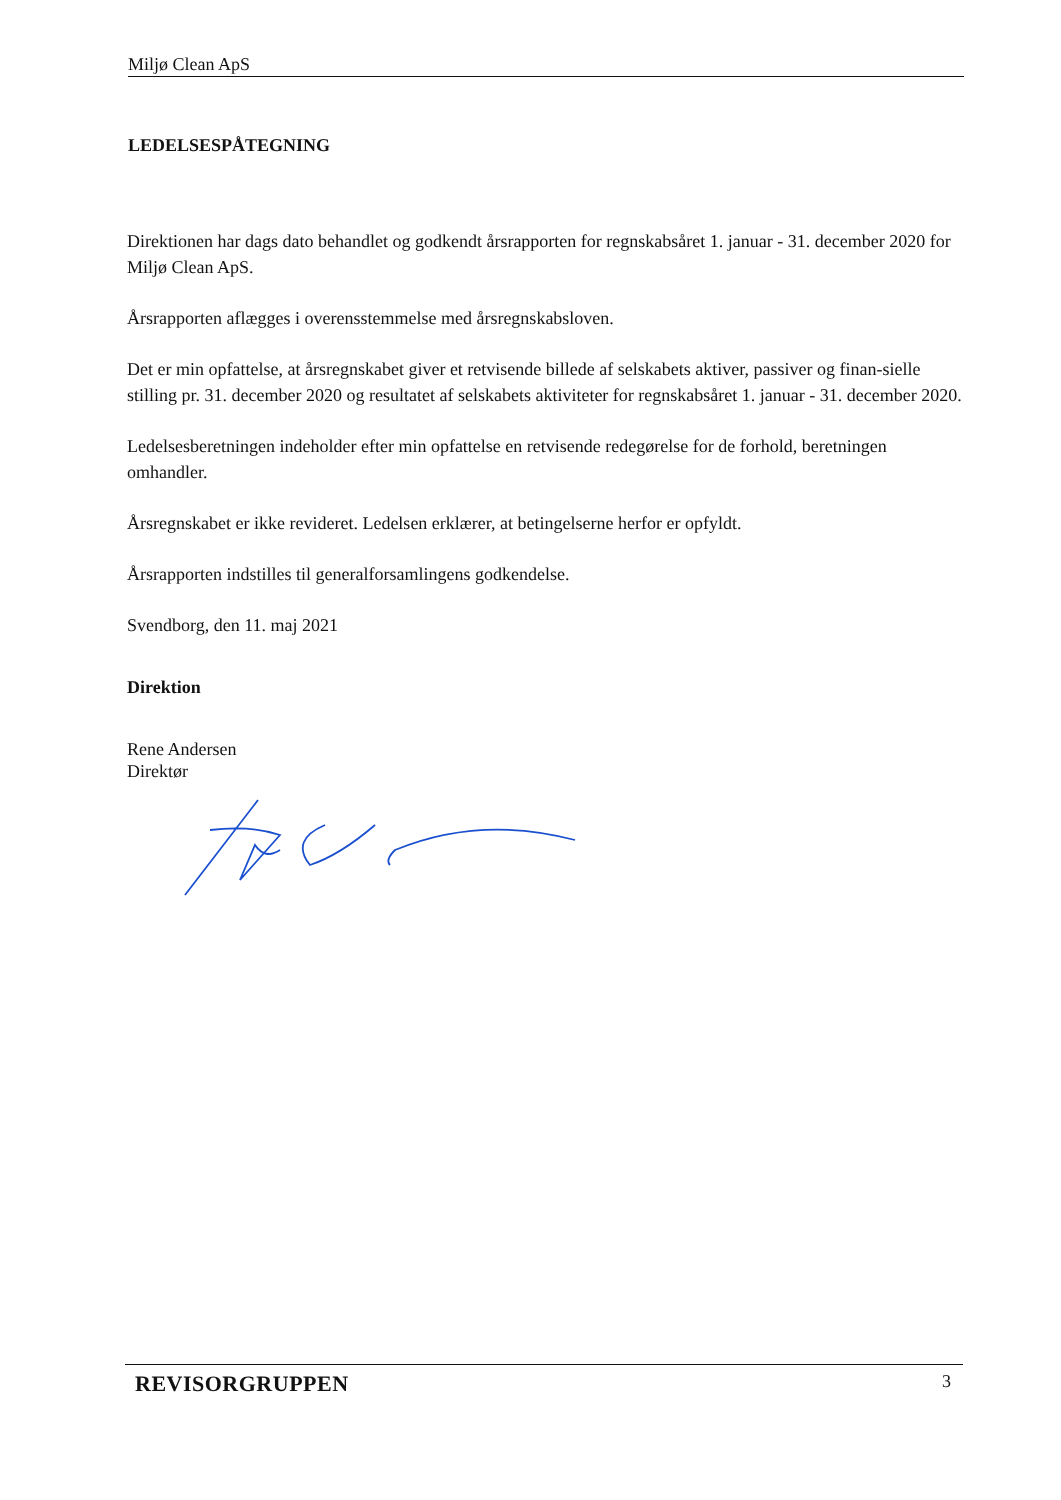Miljø Clean ApS
LEDELSESPÅTEGNING
Direktionen har dags dato behandlet og godkendt årsrapporten for regnskabsåret 1. januar - 31. december 2020 for Miljø Clean ApS.
Årsrapporten aflægges i overensstemmelse med årsregnskabsloven.
Det er min opfattelse, at årsregnskabet giver et retvisende billede af selskabets aktiver, passiver og finan-sielle stilling pr. 31. december 2020 og resultatet af selskabets aktiviteter for regnskabsåret 1. januar - 31. december 2020.
Ledelsesberetningen indeholder efter min opfattelse en retvisende redegørelse for de forhold, beretningen omhandler.
Årsregnskabet er ikke revideret. Ledelsen erklærer, at betingelserne herfor er opfyldt.
Årsrapporten indstilles til generalforsamlingens godkendelse.
Svendborg, den 11. maj 2021
Direktion
Rene Andersen
Direktør
REVISORGRUPPEN 3